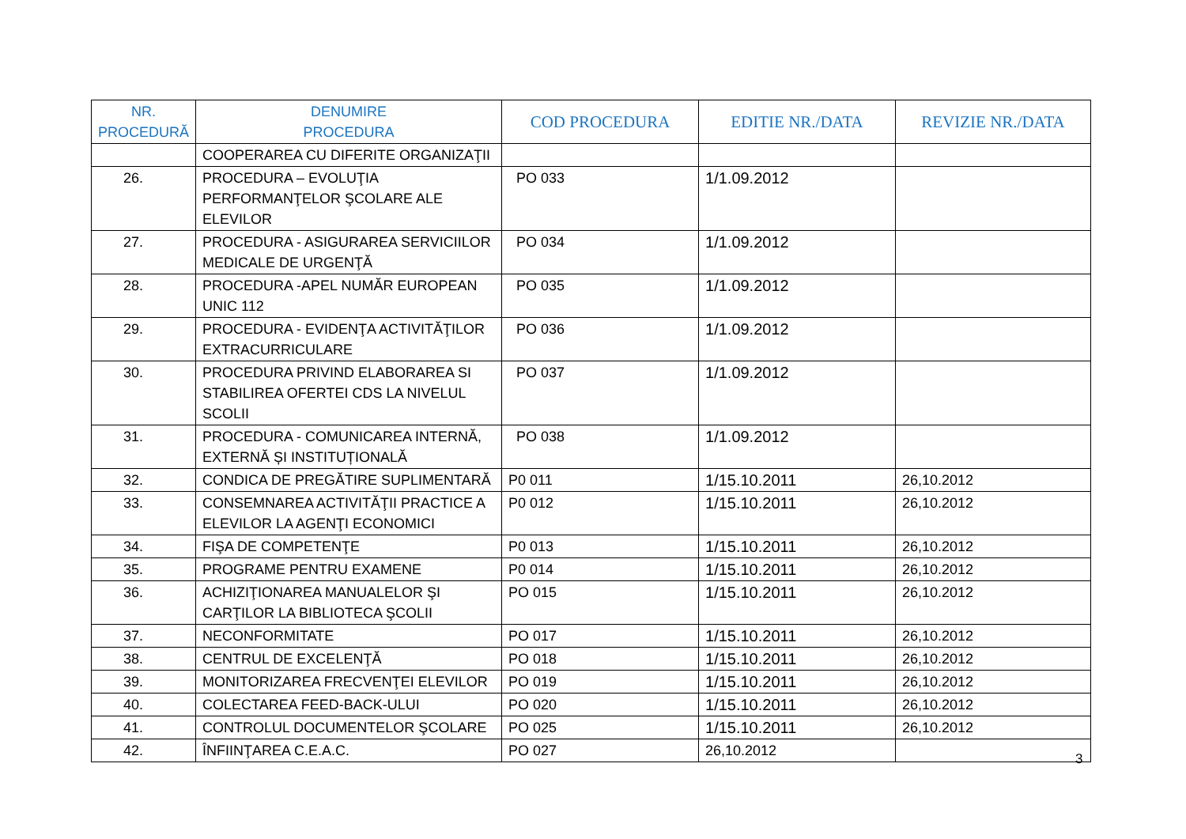| NR. PROCEDURĂ | DENUMIRE PROCEDURA | COD PROCEDURA | EDITIE NR./DATA | REVIZIE NR./DATA |
| --- | --- | --- | --- | --- |
| | COOPERAREA CU DIFERITE ORGANIZAŢII | | | |
| 26. | PROCEDURA – EVOLUŢIA PERFORMANŢELOR ŞCOLARE ALE ELEVILOR | PO 033 | 1/1.09.2012 | |
| 27. | PROCEDURA - ASIGURAREA SERVICIILOR MEDICALE DE URGENŢĂ | PO 034 | 1/1.09.2012 | |
| 28. | PROCEDURA -APEL NUMĂR EUROPEAN UNIC 112 | PO 035 | 1/1.09.2012 | |
| 29. | PROCEDURA - EVIDENŢA ACTIVITĂŢILOR EXTRACURRICULARE | PO 036 | 1/1.09.2012 | |
| 30. | PROCEDURA PRIVIND ELABORAREA SI STABILIREA OFERTEI CDS LA NIVELUL SCOLII | PO 037 | 1/1.09.2012 | |
| 31. | PROCEDURA - COMUNICAREA INTERNĂ, EXTERNĂ ȘI INSTITUȚIONALĂ | PO 038 | 1/1.09.2012 | |
| 32. | CONDICA DE PREGĂTIRE SUPLIMENTARĂ | P0 011 | 1/15.10.2011 | 26,10.2012 |
| 33. | CONSEMNAREA ACTIVITĂŢII PRACTICE A ELEVILOR LA AGENŢI ECONOMICI | P0 012 | 1/15.10.2011 | 26,10.2012 |
| 34. | FIŞA DE COMPETENŢE | P0 013 | 1/15.10.2011 | 26,10.2012 |
| 35. | PROGRAME PENTRU EXAMENE | P0 014 | 1/15.10.2011 | 26,10.2012 |
| 36. | ACHIZIŢIONAREA MANUALELOR ŞI CARŢILOR LA BIBLIOTECA ŞCOLII | PO 015 | 1/15.10.2011 | 26,10.2012 |
| 37. | NECONFORMITATE | PO 017 | 1/15.10.2011 | 26,10.2012 |
| 38. | CENTRUL DE EXCELENŢĂ | PO 018 | 1/15.10.2011 | 26,10.2012 |
| 39. | MONITORIZAREA FRECVENŢEI ELEVILOR | PO 019 | 1/15.10.2011 | 26,10.2012 |
| 40. | COLECTAREA FEED-BACK-ULUI | PO 020 | 1/15.10.2011 | 26,10.2012 |
| 41. | CONTROLUL DOCUMENTELOR ŞCOLARE | PO 025 | 1/15.10.2011 | 26,10.2012 |
| 42. | ÎNFIINŢAREA C.E.A.C. | PO 027 | 26,10.2012 | |
3